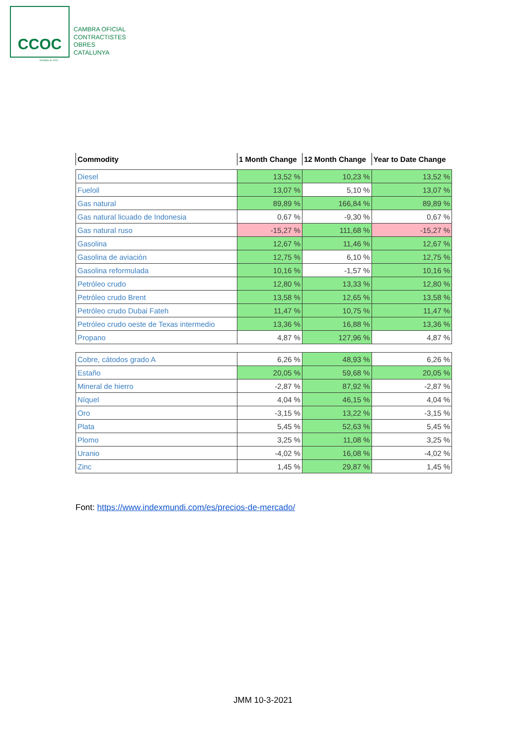CCOC
CAMBRA OFICIAL
CONTRACTISTES
OBRES
CATALUNYA
fundada en 1912
| Commodity | 1 Month Change | 12 Month Change | Year to Date Change |
| --- | --- | --- | --- |
| Diesel | 13,52 % | 10,23 % | 13,52 % |
| Fueloil | 13,07 % | 5,10 % | 13,07 % |
| Gas natural | 89,89 % | 166,84 % | 89,89 % |
| Gas natural licuado de Indonesia | 0,67 % | -9,30 % | 0,67 % |
| Gas natural ruso | -15,27 % | 111,68 % | -15,27 % |
| Gasolina | 12,67 % | 11,46 % | 12,67 % |
| Gasolina de aviación | 12,75 % | 6,10 % | 12,75 % |
| Gasolina reformulada | 10,16 % | -1,57 % | 10,16 % |
| Petróleo crudo | 12,80 % | 13,33 % | 12,80 % |
| Petróleo crudo Brent | 13,58 % | 12,65 % | 13,58 % |
| Petróleo crudo Dubai Fateh | 11,47 % | 10,75 % | 11,47 % |
| Petróleo crudo oeste de Texas intermedio | 13,36 % | 16,88 % | 13,36 % |
| Propano | 4,87 % | 127,96 % | 4,87 % |
| Cobre, cátodos grado A | 6,26 % | 48,93 % | 6,26 % |
| Estaño | 20,05 % | 59,68 % | 20,05 % |
| Mineral de hierro | -2,87 % | 87,92 % | -2,87 % |
| Níquel | 4,04 % | 46,15 % | 4,04 % |
| Oro | -3,15 % | 13,22 % | -3,15 % |
| Plata | 5,45 % | 52,63 % | 5,45 % |
| Plomo | 3,25 % | 11,08 % | 3,25 % |
| Uranio | -4,02 % | 16,08 % | -4,02 % |
| Zinc | 1,45 % | 29,87 % | 1,45 % |
Font: https://www.indexmundi.com/es/precios-de-mercado/
JMM 10-3-2021